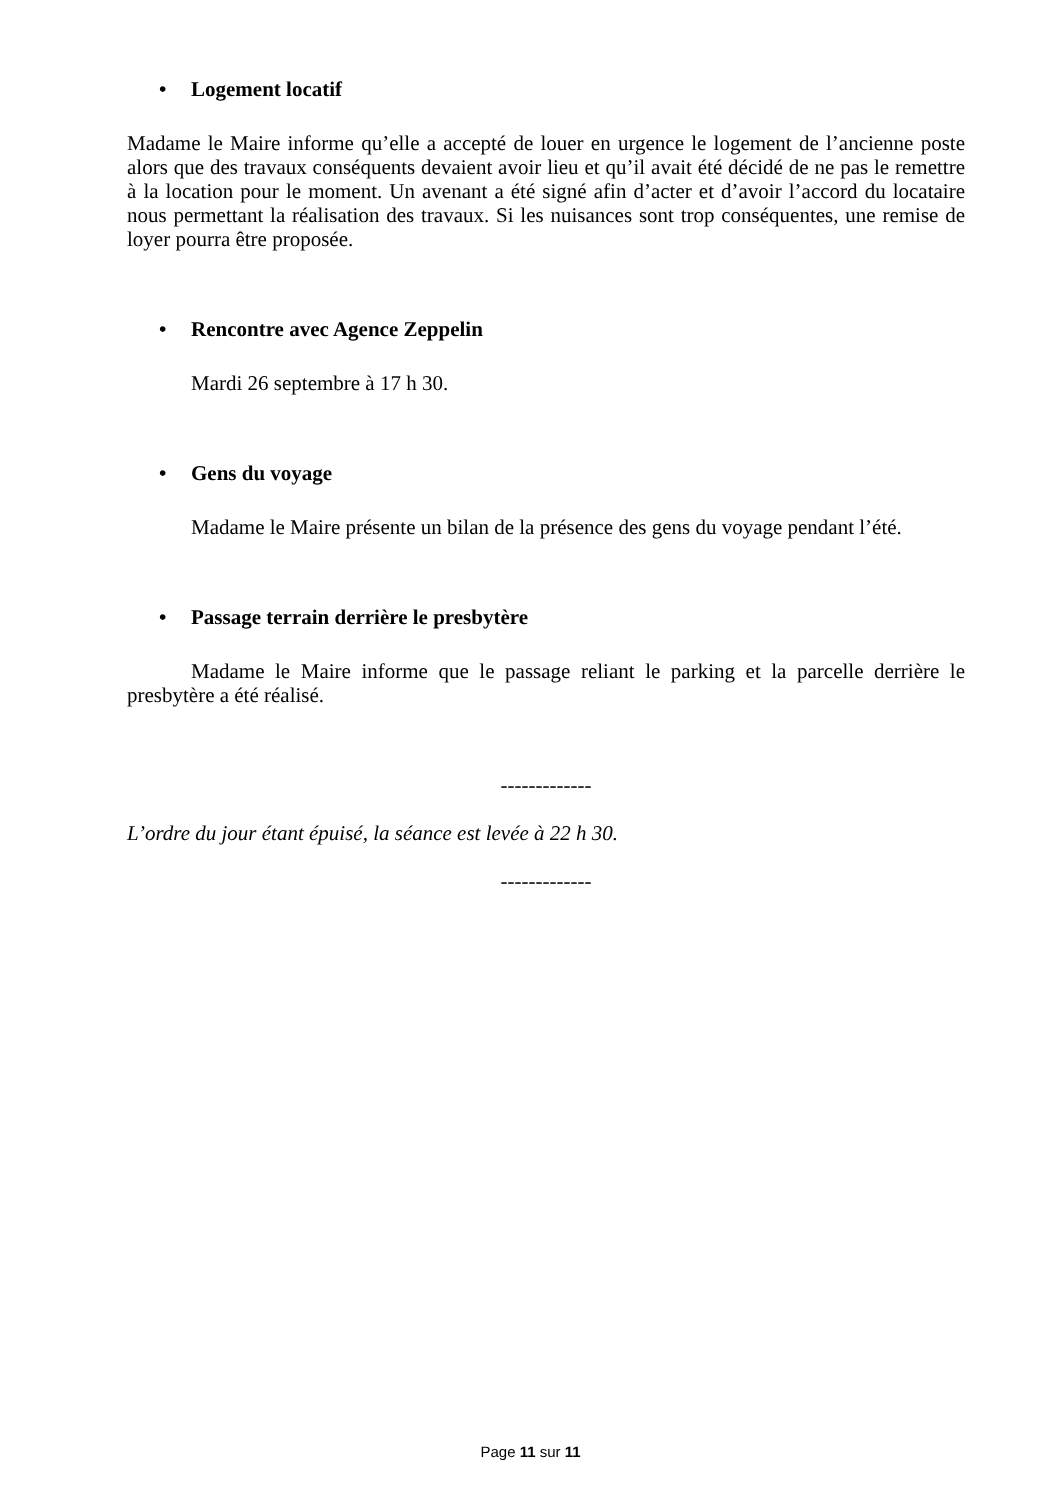• Logement locatif
Madame le Maire informe qu’elle a accepté de louer en urgence le logement de l’ancienne poste alors que des travaux conséquents devaient avoir lieu et qu’il avait été décidé de ne pas le remettre à la location pour le moment. Un avenant a été signé afin d’acter et d’avoir l’accord du locataire nous permettant la réalisation des travaux. Si les nuisances sont trop conséquentes, une remise de loyer pourra être proposée.
• Rencontre avec Agence Zeppelin
Mardi 26 septembre à 17 h 30.
• Gens du voyage
Madame le Maire présente un bilan de la présence des gens du voyage pendant l’été.
• Passage terrain derrière le presbytère
Madame le Maire informe que le passage reliant le parking et la parcelle derrière le presbytère a été réalisé.
-------------
L’ordre du jour étant épuisé, la séance est levée à 22 h 30.
-------------
Page 11 sur 11